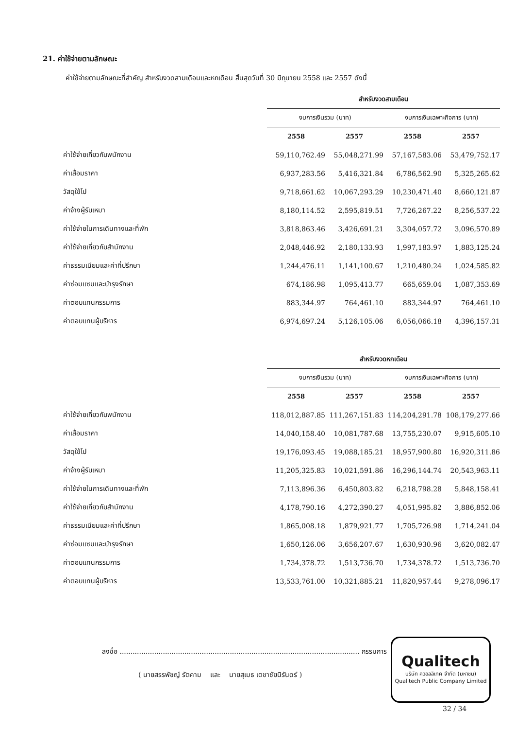21. ค่าใช้จ่ายตามลักษณะ
ค่าใช้จ่ายตามลักษณะที่สำคัญ สำหรับงวดสามเดือนและหกเดือน สิ้นสุดวันที่ 30 มิถุนายน 2558 และ 2557 ดังนี้
| | สำหรับงวดสามเดือน | | | |
| --- | --- | --- | --- | --- |
| | งบการเงินรวม (บาท) | | งบการเงินเฉพาะกิจการ (บาท) | |
| | 2558 | 2557 | 2558 | 2557 |
| ค่าใช้จ่ายเกี่ยวกับพนักงาน | 59,110,762.49 | 55,048,271.99 | 57,167,583.06 | 53,479,752.17 |
| ค่าเสื่อมราคา | 6,937,283.56 | 5,416,321.84 | 6,786,562.90 | 5,325,265.62 |
| วัสดุใช้ไป | 9,718,661.62 | 10,067,293.29 | 10,230,471.40 | 8,660,121.87 |
| ค่าจ้างผู้รับเหมา | 8,180,114.52 | 2,595,819.51 | 7,726,267.22 | 8,256,537.22 |
| ค่าใช้จ่ายในการเดินทางและที่พัก | 3,818,863.46 | 3,426,691.21 | 3,304,057.72 | 3,096,570.89 |
| ค่าใช้จ่ายเกี่ยวกับสำนักงาน | 2,048,446.92 | 2,180,133.93 | 1,997,183.97 | 1,883,125.24 |
| ค่าธรรมเนียมและค่าที่ปรึกษา | 1,244,476.11 | 1,141,100.67 | 1,210,480.24 | 1,024,585.82 |
| ค่าซ่อมแซมและบำรุงรักษา | 674,186.98 | 1,095,413.77 | 665,659.04 | 1,087,353.69 |
| ค่าตอบแทนกรรมการ | 883,344.97 | 764,461.10 | 883,344.97 | 764,461.10 |
| ค่าตอบแทนผู้บริหาร | 6,974,697.24 | 5,126,105.06 | 6,056,066.18 | 4,396,157.31 |
| | สำหรับงวดหกเดือน | | | |
| --- | --- | --- | --- | --- |
| | งบการเงินรวม (บาท) | | งบการเงินเฉพาะกิจการ (บาท) | |
| | 2558 | 2557 | 2558 | 2557 |
| ค่าใช้จ่ายเกี่ยวกับพนักงาน | 118,012,887.85 | 111,267,151.83 | 114,204,291.78 | 108,179,277.66 |
| ค่าเสื่อมราคา | 14,040,158.40 | 10,081,787.68 | 13,755,230.07 | 9,915,605.10 |
| วัสดุใช้ไป | 19,176,093.45 | 19,088,185.21 | 18,957,900.80 | 16,920,311.86 |
| ค่าจ้างผู้รับเหมา | 11,205,325.83 | 10,021,591.86 | 16,296,144.74 | 20,543,963.11 |
| ค่าใช้จ่ายในการเดินทางและที่พัก | 7,113,896.36 | 6,450,803.82 | 6,218,798.28 | 5,848,158.41 |
| ค่าใช้จ่ายเกี่ยวกับสำนักงาน | 4,178,790.16 | 4,272,390.27 | 4,051,995.82 | 3,886,852.06 |
| ค่าธรรมเนียมและค่าที่ปรึกษา | 1,865,008.18 | 1,879,921.77 | 1,705,726.98 | 1,714,241.04 |
| ค่าซ่อมแซมและบำรุงรักษา | 1,650,126.06 | 3,656,207.67 | 1,630,930.96 | 3,620,082.47 |
| ค่าตอบแทนกรรมการ | 1,734,378.72 | 1,513,736.70 | 1,734,378.72 | 1,513,736.70 |
| ค่าตอบแทนผู้บริหาร | 13,533,761.00 | 10,321,885.21 | 11,820,957.44 | 9,278,096.17 |
ลงชื่อ ............................................................................................................... กรรมการ
( นายสรรพัชญ์ รัตคาม และ นายสุเมธ เตชาชัยนิรันดร์ )
Qualitech
บริษัท ควอลลิเทค จำกัด (มหาชน)
Qualitech Public Company Limited
32 / 34